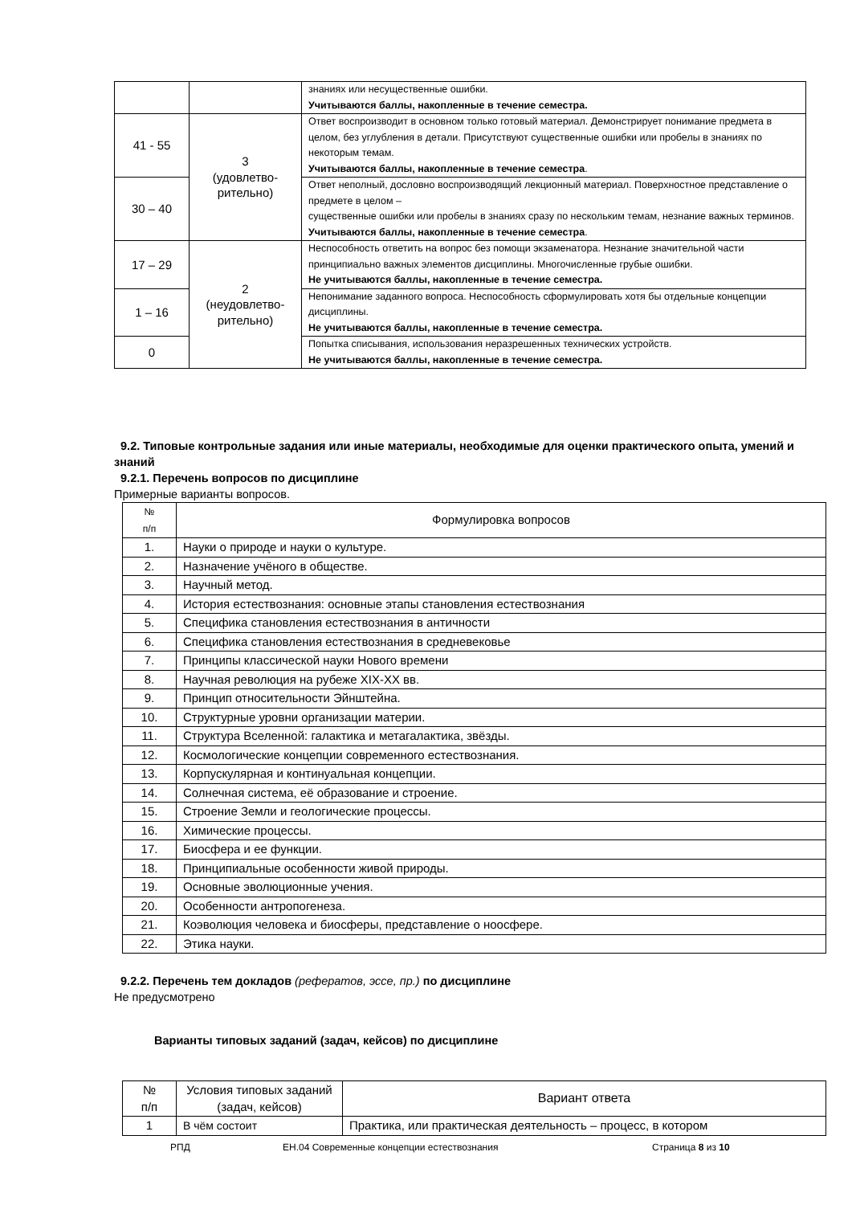| | | знаниях или несущественные ошибки. Учитываются баллы, накопленные в течение семестра. |
| 41 - 55 | 3 (удовлетво- рительно) | Ответ воспроизводит в основном только готовый материал. Демонстрирует понимание предмета в целом, без углубления в детали. Присутствуют существенные ошибки или пробелы в знаниях по некоторым темам. Учитываются баллы, накопленные в течение семестра . |
| 30 – 40 | | Ответ неполный, дословно воспроизводящий лекционный материал. Поверхностное представление о предмете в целом – существенные ошибки или пробелы в знаниях сразу по нескольким темам, незнание важных терминов. Учитываются баллы, накопленные в течение семестра . |
| 17 – 29 | 2 (неудовлетво- рительно) | Неспособность ответить на вопрос без помощи экзаменатора. Незнание значительной части принципиально важных элементов дисциплины. Многочисленные грубые ошибки. Не учитываются баллы, накопленные в течение семестра. |
| 1 – 16 | | Непонимание заданного вопроса. Неспособность сформулировать хотя бы отдельные концепции дисциплины. Не учитываются баллы, накопленные в течение семестра. |
| 0 | | Попытка списывания, использования неразрешенных технических устройств. Не учитываются баллы, накопленные в течение семестра. |
9.2. Типовые контрольные задания или иные материалы, необходимые для оценки практического опыта, умений и знаний
9.2.1. Перечень вопросов по дисциплине
Примерные варианты вопросов.
| № п/п | Формулировка вопросов |
| 1. | Науки о природе и науки о культуре. |
| 2. | Назначение учёного в обществе. |
| 3. | Научный метод. |
| 4. | История естествознания: основные этапы становления естествознания |
| 5. | Специфика становления естествознания в античности |
| 6. | Специфика становления естествознания в средневековье |
| 7. | Принципы классической науки Нового времени |
| 8. | Научная революция на рубеже XIX-XX вв. |
| 9. | Принцип относительности Эйнштейна. |
| 10. | Структурные уровни организации материи. |
| 11. | Структура Вселенной: галактика и метагалактика, звёзды. |
| 12. | Космологические концепции современного естествознания. |
| 13. | Корпускулярная и континуальная концепции. |
| 14. | Солнечная система, её образование и строение. |
| 15. | Строение Земли и геологические процессы. |
| 16. | Химические процессы. |
| 17. | Биосфера и ее функции. |
| 18. | Принципиальные особенности живой природы. |
| 19. | Основные эволюционные учения. |
| 20. | Особенности антропогенеза. |
| 21. | Коэволюция человека и биосферы, представление о ноосфере. |
| 22. | Этика науки. |
9.2.2. Перечень тем докладов (рефератов, эссе, пр.) по дисциплине
Не предусмотрено
Варианты типовых заданий (задач, кейсов) по дисциплине
| № п/п | Условия типовых заданий (задач, кейсов) | Вариант ответа |
| 1 | В чём состоит | Практика, или практическая деятельность – процесс, в котором |
РПД ЕН.04 Современные концепции естествознания Страница 8 из 10